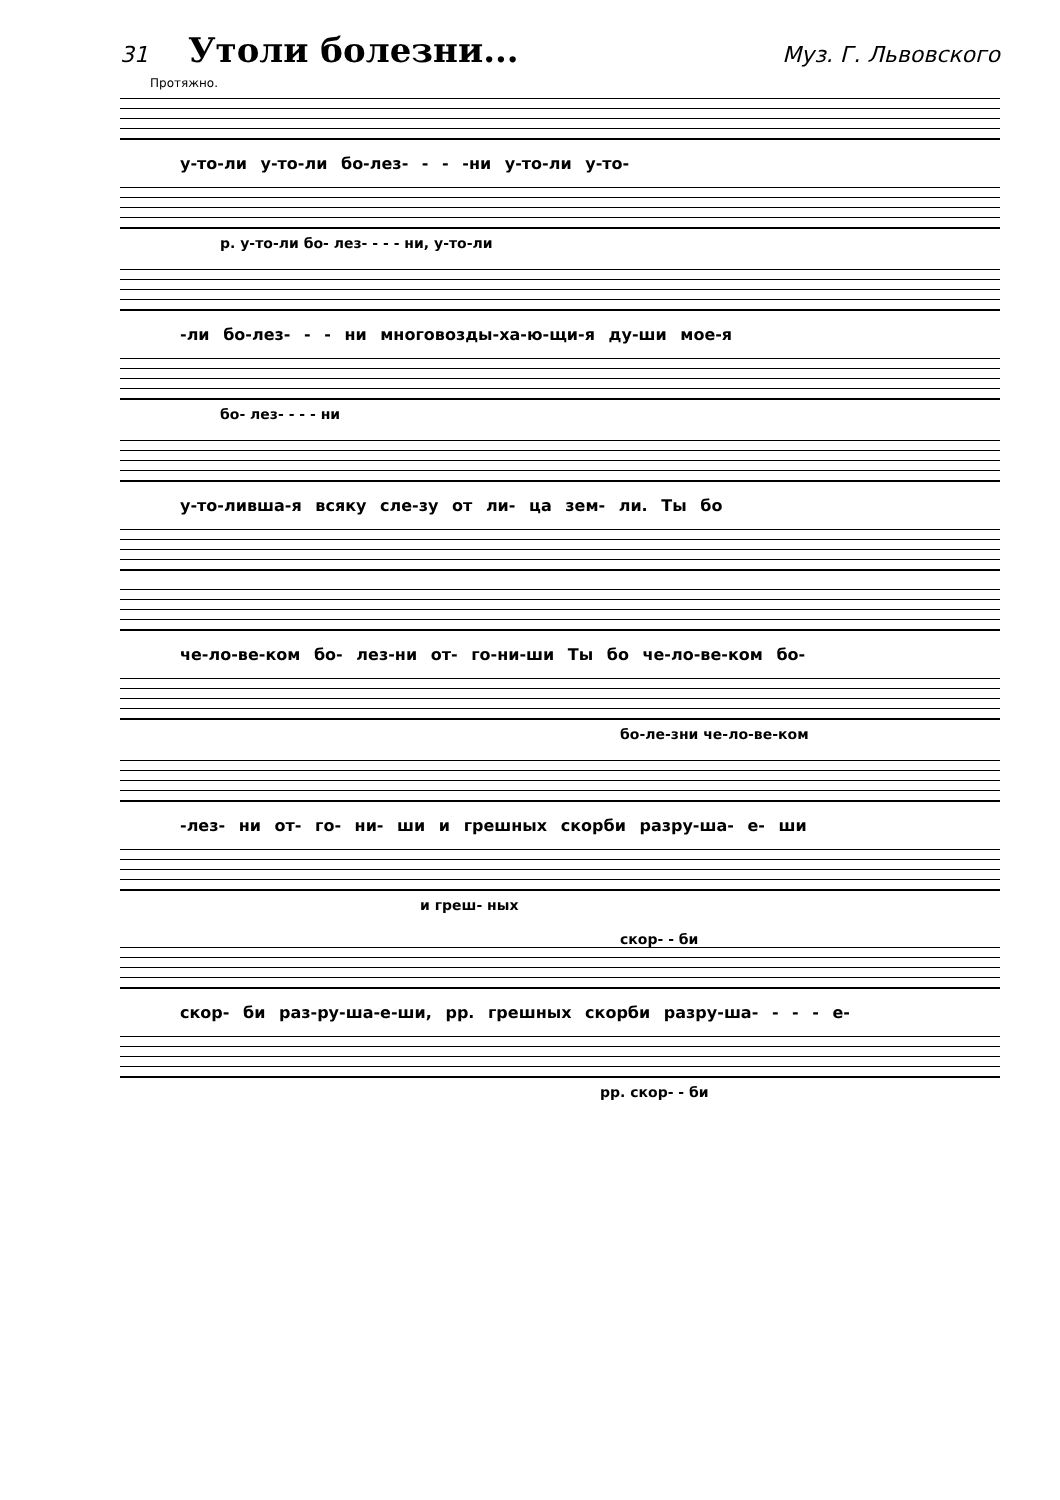31 Утоли болезни... Муз. Г. Львовского
Протяжно.
у-то-ли у-то-ли бо-лез- - - -ни у-то-ли у-то-
p. у-то-ли бо- лез- - - - ни, у-то-ли
-ли бо-лез- - - ни многовозды-ха-ю-щи-я ду-ши мое-я
бо- лез- - - - ни
у-то-ливша-я всяку сле-зу от ли- ца зем- ли. Ты бо
че-ло-ве-ком бо- лез-ни от- го-ни-ши Ты бо че-ло-ве-ком бо-
бо-ле-зни че-ло-ве-ком
-лез- ни от- го- ни- ши и грешных скорби разру-ша- е- ши
и греш- ных
скор- - би
скор- би раз-ру-ша-е-ши, pp. грешных скорби разру-ша- - - - е-
pp. скор- - би